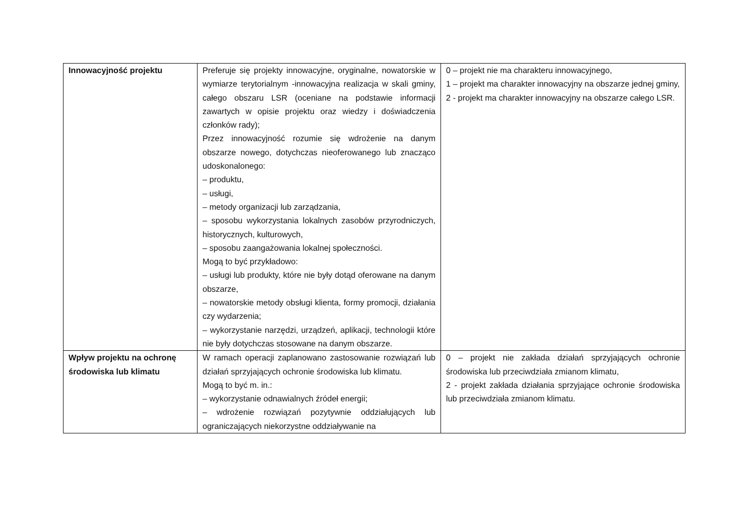| Innowacyjność projektu | Preferuje się projekty innowacyjne, oryginalne, nowatorskie w wymiarze terytorialnym -innowacyjna realizacja w skali gminy, całego obszaru LSR (oceniane na podstawie informacji zawartych w opisie projektu oraz wiedzy i doświadczenia członków rady); Przez innowacyjność rozumie się wdrożenie na danym obszarze nowego, dotychczas nieoferowanego lub znacząco udoskonalonego: – produktu, – usługi, – metody organizacji lub zarządzania, – sposobu wykorzystania lokalnych zasobów przyrodniczych, historycznych, kulturowych, – sposobu zaangażowania lokalnej społeczności. Mogą to być przykładowo: – usługi lub produkty, które nie były dotąd oferowane na danym obszarze, – nowatorskie metody obsługi klienta, formy promocji, działania czy wydarzenia; – wykorzystanie narzędzi, urządzeń, aplikacji, technologii które nie były dotychczas stosowane na danym obszarze. | 0 – projekt nie ma charakteru innowacyjnego, 1 – projekt ma charakter innowacyjny na obszarze jednej gminy, 2 - projekt ma charakter innowacyjny na obszarze całego LSR. |
| Wpływ projektu na ochronę środowiska lub klimatu | W ramach operacji zaplanowano zastosowanie rozwiązań lub działań sprzyjających ochronie środowiska lub klimatu. Mogą to być m. in.: – wykorzystanie odnawialnych źródeł energii; – wdrożenie rozwiązań pozytywnie oddziałujących lub ograniczających niekorzystne oddziaływanie na | 0 – projekt nie zakłada działań sprzyjających ochronie środowiska lub przeciwdziała zmianom klimatu, 2 - projekt zakłada działania sprzyjające ochronie środowiska lub przeciwdziała zmianom klimatu. |